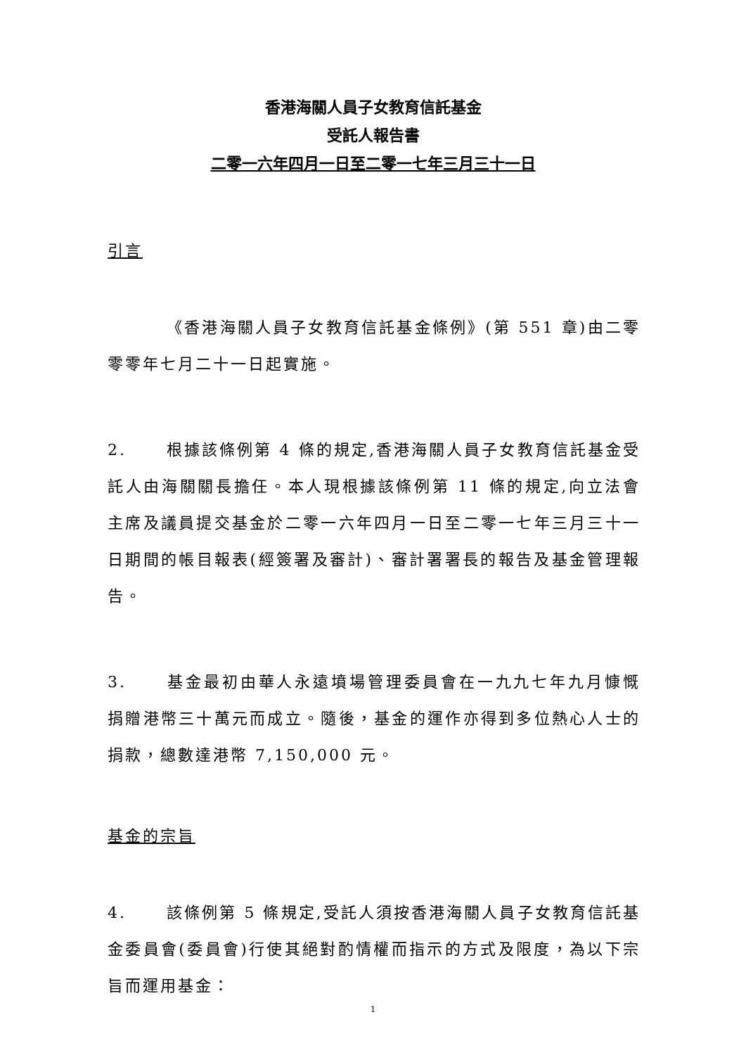香港海關人員子女教育信託基金
受託人報告書
二零一六年四月一日至二零一七年三月三十一日
引言
《香港海關人員子女教育信託基金條例》(第 551 章)由二零零零年七月二十一日起實施。
2. 根據該條例第 4 條的規定,香港海關人員子女教育信託基金受託人由海關關長擔任。本人現根據該條例第 11 條的規定,向立法會主席及議員提交基金於二零一六年四月一日至二零一七年三月三十一日期間的帳目報表(經簽署及審計)、審計署署長的報告及基金管理報告。
3. 基金最初由華人永遠墳場管理委員會在一九九七年九月慷慨捐贈港幣三十萬元而成立。隨後，基金的運作亦得到多位熱心人士的捐款，總數達港幣 7,150,000 元。
基金的宗旨
4. 該條例第 5 條規定,受託人須按香港海關人員子女教育信託基金委員會(委員會)行使其絕對酌情權而指示的方式及限度，為以下宗旨而運用基金：
1